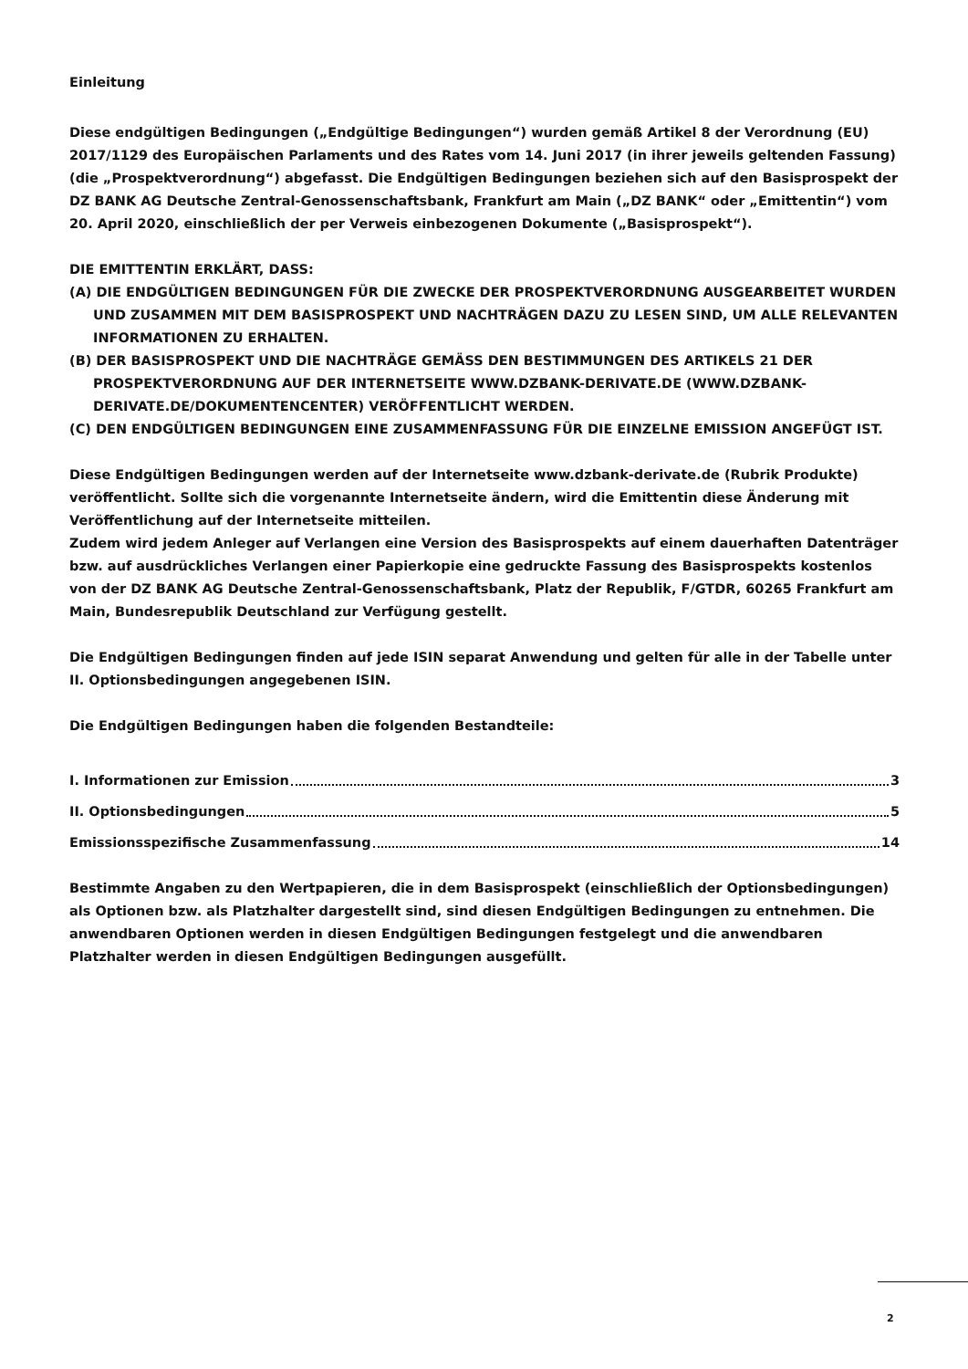Einleitung
Diese endgültigen Bedingungen („Endgültige Bedingungen“) wurden gemäß Artikel 8 der Verordnung (EU) 2017/1129 des Europäischen Parlaments und des Rates vom 14. Juni 2017 (in ihrer jeweils geltenden Fassung) (die „Prospektverordnung“) abgefasst. Die Endgültigen Bedingungen beziehen sich auf den Basisprospekt der DZ BANK AG Deutsche Zentral-Genossenschaftsbank, Frankfurt am Main („DZ BANK“ oder „Emittentin“) vom 20. April 2020, einschließlich der per Verweis einbezogenen Dokumente („Basisprospekt“).
DIE EMITTENTIN ERKLÄRT, DASS:
(A) DIE ENDGÜLTIGEN BEDINGUNGEN FÜR DIE ZWECKE DER PROSPEKTVERORDNUNG AUSGEARBEITET WURDEN UND ZUSAMMEN MIT DEM BASISPROSPEKT UND NACHTRÄGEN DAZU ZU LESEN SIND, UM ALLE RELEVANTEN INFORMATIONEN ZU ERHALTEN.
(B) DER BASISPROSPEKT UND DIE NACHTRÄGE GEMÄSS DEN BESTIMMUNGEN DES ARTIKELS 21 DER PROSPEKTVERORDNUNG AUF DER INTERNETSEITE WWW.DZBANK-DERIVATE.DE (WWW.DZBANK-DERIVATE.DE/DOKUMENTENCENTER) VERÖFFENTLICHT WERDEN.
(C) DEN ENDGÜLTIGEN BEDINGUNGEN EINE ZUSAMMENFASSUNG FÜR DIE EINZELNE EMISSION ANGEFÜGT IST.
Diese Endgültigen Bedingungen werden auf der Internetseite www.dzbank-derivate.de (Rubrik Produkte) veröffentlicht. Sollte sich die vorgenannte Internetseite ändern, wird die Emittentin diese Änderung mit Veröffentlichung auf der Internetseite mitteilen.
Zudem wird jedem Anleger auf Verlangen eine Version des Basisprospekts auf einem dauerhaften Datenträger bzw. auf ausdrückliches Verlangen einer Papierkopie eine gedruckte Fassung des Basisprospekts kostenlos von der DZ BANK AG Deutsche Zentral-Genossenschaftsbank, Platz der Republik, F/GTDR, 60265 Frankfurt am Main, Bundesrepublik Deutschland zur Verfügung gestellt.
Die Endgültigen Bedingungen finden auf jede ISIN separat Anwendung und gelten für alle in der Tabelle unter II. Optionsbedingungen angegebenen ISIN.
Die Endgültigen Bedingungen haben die folgenden Bestandteile:
I. Informationen zur Emission 3
II. Optionsbedingungen 5
Emissionsspezifische Zusammenfassung 14
Bestimmte Angaben zu den Wertpapieren, die in dem Basisprospekt (einschließlich der Optionsbedingungen) als Optionen bzw. als Platzhalter dargestellt sind, sind diesen Endgültigen Bedingungen zu entnehmen. Die anwendbaren Optionen werden in diesen Endgültigen Bedingungen festgelegt und die anwendbaren Platzhalter werden in diesen Endgültigen Bedingungen ausgefüllt.
2